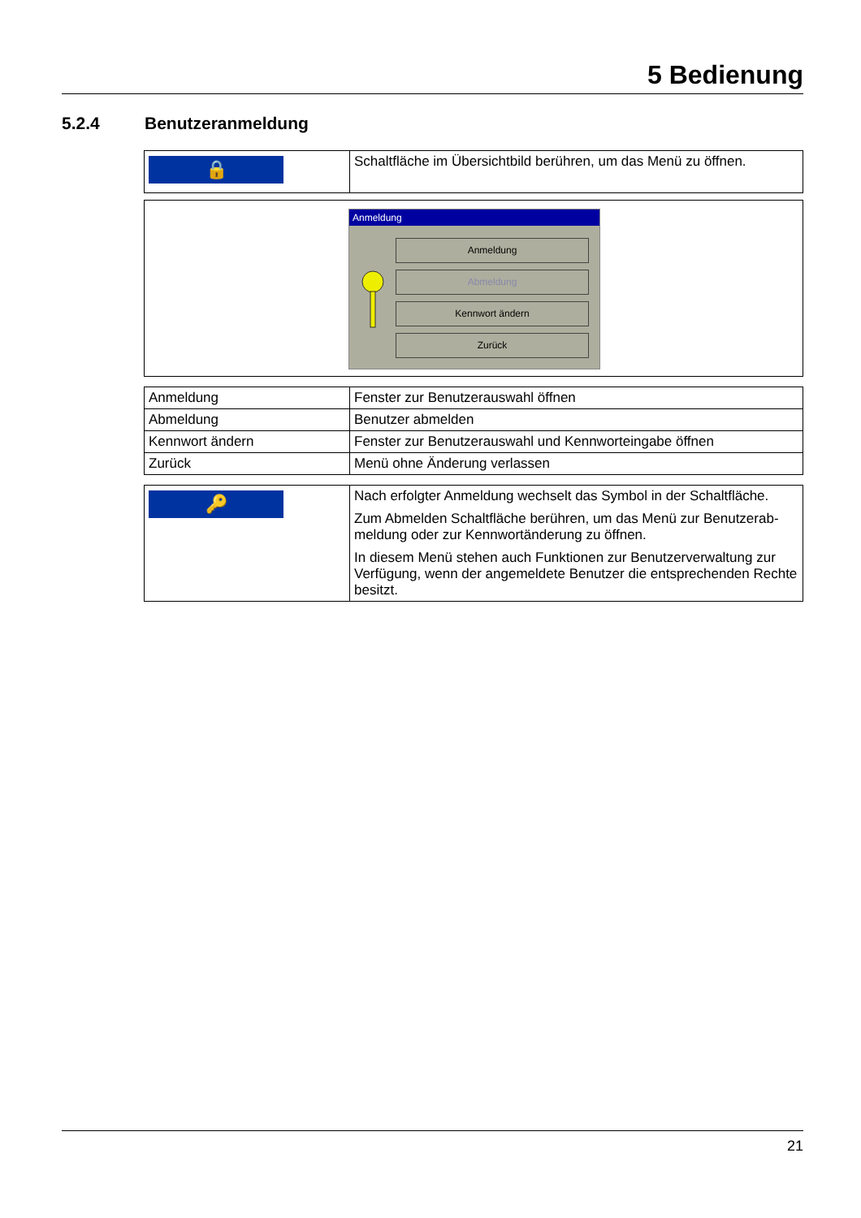5 Bedienung
5.2.4 Benutzeranmeldung
| 🔒 | Schaltfläche im Übersichtbild berühren, um das Menü zu öffnen. |
Anmeldung
Anmeldung
Abmeldung
Kennwort ändern
Zurück
| Anmeldung | Fenster zur Benutzerauswahl öffnen |
| Abmeldung | Benutzer abmelden |
| Kennwort ändern | Fenster zur Benutzerauswahl und Kennworteingabe öffnen |
| Zurück | Menü ohne Änderung verlassen |
| 🔑 | Nach erfolgter Anmeldung wechselt das Symbol in der Schaltfläche. Zum Abmelden Schaltfläche berühren, um das Menü zur Benutzerab­meldung oder zur Kennwortänderung zu öffnen. In diesem Menü stehen auch Funktionen zur Benutzerverwaltung zur Verfügung, wenn der angemeldete Benutzer die entsprechenden Rechte besitzt. |
21